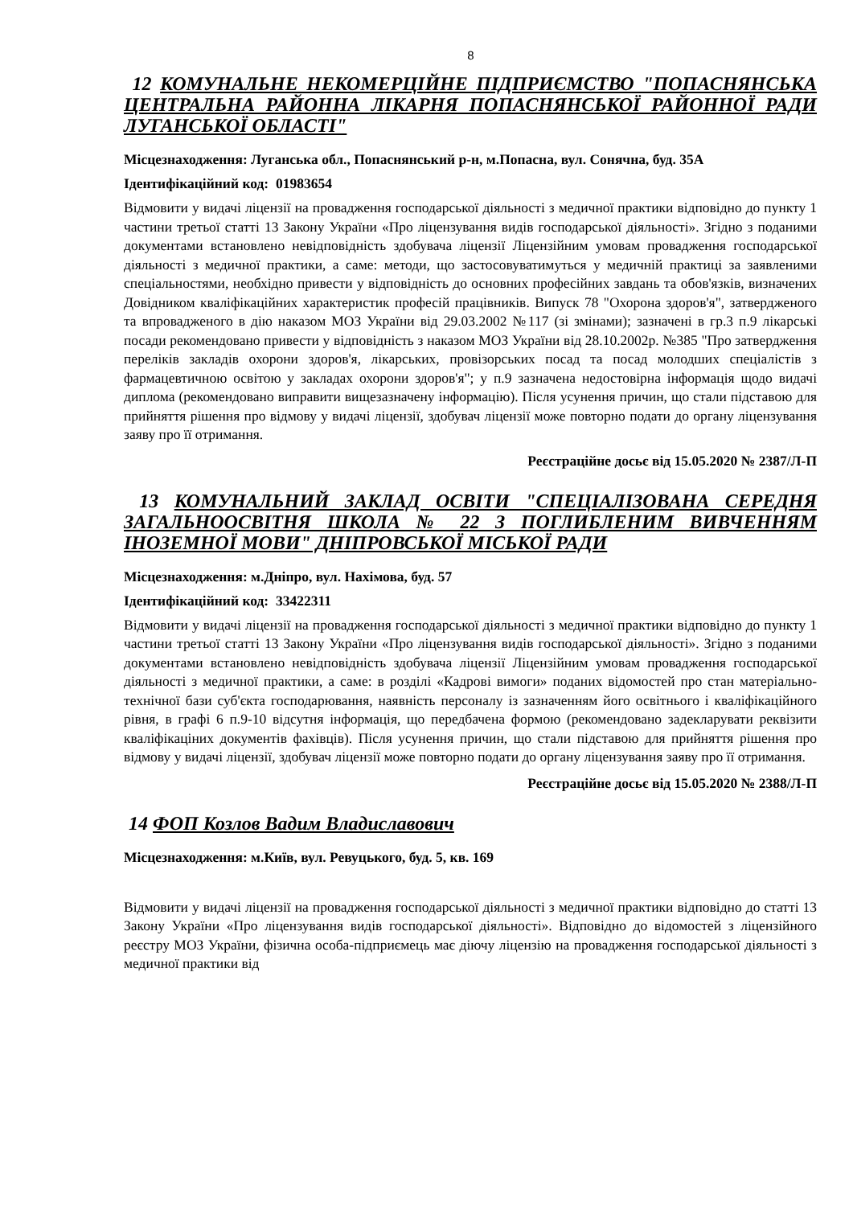8
12 КОМУНАЛЬНЕ НЕКОМЕРЦІЙНЕ ПІДПРИЄМСТВО "ПОПАСНЯНСЬКА ЦЕНТРАЛЬНА РАЙОННА ЛІКАРНЯ ПОПАСНЯНСЬКОЇ РАЙОННОЇ РАДИ ЛУГАНСЬКОЇ ОБЛАСТІ"
Місцезнаходження: Луганська обл., Попаснянський р-н, м.Попасна, вул. Сонячна, буд. 35А
Ідентифікаційний код: 01983654
Відмовити у видачі ліцензії на провадження господарської діяльності з медичної практики відповідно до пункту 1 частини третьої статті 13 Закону України «Про ліцензування видів господарської діяльності». Згідно з поданими документами встановлено невідповідність здобувача ліцензії Ліцензійним умовам провадження господарської діяльності з медичної практики, а саме: методи, що застосовуватимуться у медичній практиці за заявленими спеціальностями, необхідно привести у відповідність до основних професійних завдань та обов'язків, визначених Довідником кваліфікаційних характеристик професій працівників. Випуск 78 "Охорона здоров'я", затвердженого та впровадженого в дію наказом МОЗ України від 29.03.2002 №117 (зі змінами); зазначені в гр.3 п.9 лікарські посади рекомендовано привести у відповідність з наказом МОЗ України від 28.10.2002р. №385 "Про затвердження переліків закладів охорони здоров'я, лікарських, провізорських посад та посад молодших спеціалістів з фармацевтичною освітою у закладах охорони здоров'я"; у п.9 зазначена недостовірна інформація щодо видачі диплома (рекомендовано виправити вищезазначену інформацію). Після усунення причин, що стали підставою для прийняття рішення про відмову у видачі ліцензії, здобувач ліцензії може повторно подати до органу ліцензування заяву про її отримання.
Реєстраційне досьє від 15.05.2020 № 2387/Л-П
13 КОМУНАЛЬНИЙ ЗАКЛАД ОСВІТИ "СПЕЦІАЛІЗОВАНА СЕРЕДНЯ ЗАГАЛЬНООСВІТНЯ ШКОЛА № 22 З ПОГЛИБЛЕНИМ ВИВЧЕННЯМ ІНОЗЕМНОЇ МОВИ" ДНІПРОВСЬКОЇ МІСЬКОЇ РАДИ
Місцезнаходження: м.Дніпро, вул. Нахімова, буд. 57
Ідентифікаційний код: 33422311
Відмовити у видачі ліцензії на провадження господарської діяльності з медичної практики відповідно до пункту 1 частини третьої статті 13 Закону України «Про ліцензування видів господарської діяльності». Згідно з поданими документами встановлено невідповідність здобувача ліцензії Ліцензійним умовам провадження господарської діяльності з медичної практики, а саме: в розділі «Кадрові вимоги» поданих відомостей про стан матеріально-технічної бази суб'єкта господарювання, наявність персоналу із зазначенням його освітнього і кваліфікаційного рівня, в графі 6 п.9-10 відсутня інформація, що передбачена формою (рекомендовано задекларувати реквізити кваліфікаціних документів фахівців). Після усунення причин, що стали підставою для прийняття рішення про відмову у видачі ліцензії, здобувач ліцензії може повторно подати до органу ліцензування заяву про її отримання.
Реєстраційне досьє від 15.05.2020 № 2388/Л-П
14 ФОП Козлов Вадим Владиславович
Місцезнаходження: м.Київ, вул. Ревуцького, буд. 5, кв. 169
Відмовити у видачі ліцензії на провадження господарської діяльності з медичної практики відповідно до статті 13 Закону України «Про ліцензування видів господарської діяльності». Відповідно до відомостей з ліцензійного реєстру МОЗ України, фізична особа-підприємець має діючу ліцензію на провадження господарської діяльності з медичної практики від